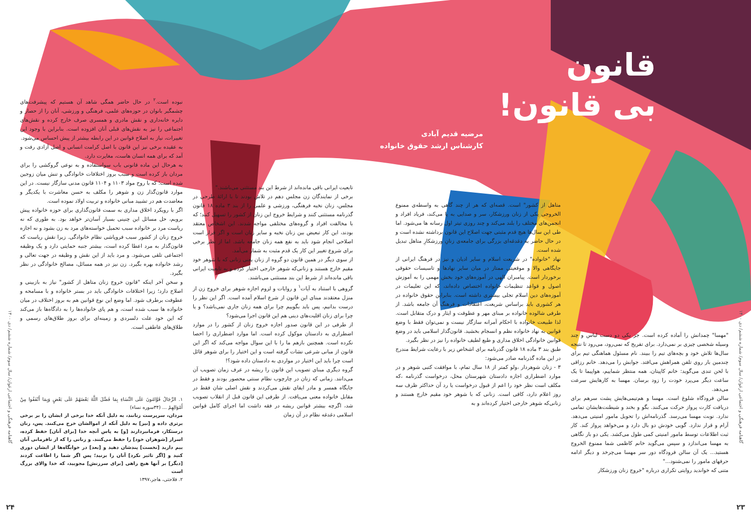قانون
بی قانون!
مرضیه قدیم آبادی
کارشناس ارشد حقوق خانواده
نبوده است.<sup>۲</sup> در حال حاضر همگی شاهد آن هستیم که پیشرفت‌های چشمگیر بانوان در حوزه‌های علمی، فرهنگی و ورزشی، آنان را از حصار و دایره خانه‌داری و نقش مادری و همسری صرف خارج کرده و نقش‌های اجتماعی را نیز به نقش‌های قبلی آنان افزوده است. بنابراین با وجود این تغییرات، نیاز به اصلاح قوانین در این رابطه بیشتر از پیش احساس می‌شود.
به عقیده برخی نیز این قانون با اصل کرامت انسانی و اصل آزادی رفت و آمد که برای همه انسان هاست، مغایرت دارد.
به هرحال این ماده قانونی باب سواستفاده و به نوعی گروکشی را برای مردان باز کرده است و سبب بروز اختلافات خانوادگی و تنش میان زوجین شده است؛ که با روح مواد ۱۱۰۳ و ۱۱۰۴ قانون مدنی سازگار نیست. در این موارد قانون‌گذار زن و شوهر را مکلف به حسن معاشرت با یکدیگر و معاضدت هم در تشیید مبانی خانواده و تربیت اولاد نموده است.
اگر با رویکرد اخلاق مداری به سمت قانون‌گذاری برای حوزه خانواده پیش برویم، حل مسائل این چنینی بسیار آسان‌تر خواهد بود. به طوری که نه ریاست مرد بر خانواده سبب تحمیل خواسته‌های مرد به زن بشود و نه اجازه خروج زنان از کشور سبب فروپاشی نظام خانوادگی. زیرا نقش ریاست که قانون‌گذار به مرد اعطا کرده است، بیشتر جنبه حمایتی دارد و یک وظیفه اجتماعی تلقی می‌شود. و مرد باید از این نقش و وظیفه در جهت تعالی و رشد خانواده بهره بگیرد. زن نیز در همه مسائل، مصالح خانوادگی در نظر بگیرد.
و سخن آخر اینکه "قانون خروج زنان متاهل از کشور" نیاز به بازبینی و اصلاح دارد؛ زیرا اختلافات خانوادگی باید در بستر خانواده و با مسامحه و عطوفت برطرف شود. اما وضع این نوع قوانین هم به بروز اختلاف در میان خانواده ها سبب شده است، و هم پای خانواده‌ها را به دادگاه‌ها باز می‌کند که این خود علت دلسردی و زمینه‌ای برای بروز طلاق‌های رسمی و طلاق‌های عاطفی است.
۱. الرِّجَالُ قَوَّامُونَ عَلَى النِّسَاءِ بِمَا فَضَّلَ اللَّهُ بَعْضَهُمْ عَلَى بَعْضٍ وَبِمَا أَنْفَقُوا مِنْ أَمْوَالِهِمْ ... (۳۴سوره نساء)
مردان، سرپرست زنانند، به دلیل آنکه خدا برخی از ایشان را بر برخی برتری داده و [نیز] به دلیل آنکه از اموالشان خرج می‌کنند. پس، زنان درستکار، فرمانبردارند [و] به پاس آنچه خدا [برای آنان] حفظ کرده، اسرار [شوهران خود] را حفظ می‌کنند. و زنانی را که از نافرمانی آنان بیم دارید [نخست] پندشان دهید و [بعد] در خوابگاه‌ها از ایشان دوری کنید و [اگر تاثیر نکرد] آنان را بزنید؛ پس اگر شما را اطاعت کردند [دیگر] بر آنها هیچ راهی [برای سرزنش] مجویید، که خدا والای بزرگ است
۲. فلاحتی، هاجر،۱۳۹۷
تابعیت ایرانی باقی مانده‌اند از شرط این بند مستثنی می‌باشند."
برخی از نمایندگان زن مجلس دهم در تلاش بودند تا با ارائهٔ طرحی در مجلس، زنان نخبه فرهنگی، ورزشی و علمی را از بند ۳ ماده ۱۸ قانون گذرنامه مستثنی کنند و شرایط خروج این زنان از کشور را تسهیل کنند؛ که با مخالفت افراد و گروه‌های مختلفی مواجه شدند. این اشخاص معتقد بودند، این کار تبعیض بین زنان نخبه و سایر زنان است و اگر قرار است اصلاحی انجام شود باید به نفع همه زنان جامعه باشد. اما از نظر برخی برای شروع تغییر این کار یک قدم مثبت به شمار می‌آمد.
از سوی دیگر در همین قانون دو گروه از زنان یعنی زنانی که با شوهر خود مقیم خارج هستند و زنانی‌که شوهر خارجی اختیار کرده و به تابعیت ایرانی باقی مانده‌اند از شرط این بند مستثنی می‌باشند.
گروهی با استناد به آیات<sup>۱</sup> و روایات و لزوم اجازه شوهر برای خروج زن از منزل معتقدند مبنای این قانون از شرع اسلام آمده است. اگر این نظر را درست بدانیم، پس باید بگوییم چرا برای همه زنان جاری نمی‌باشد؟ و یا چرا برای زنان اقلیت‌های دینی هم این قانون اجرا می‌شود؟
از طرفی در این قانون صدور اجازه خروج زنان از کشور را در موارد اضطراری به دادستان موکول کرده است. اما موارد اضطراری را احصا نکرده است. همچنین بازهم ما را با این سوال مواجه می‌کند که اگر این قانون از مبانی شرعی نشات گرفته است و این اختیار را برای شوهر قائل است چرا باید این اختیار در مواردی به دادستان داده شود؟!
گروه دیگری مبنای تصویب این قانون را ریشه در عرف زمان تصویب آن می‌دانند. زمانی که زنان در چارچوب نظام سنتی محصور بودند و فقط در جایگاه همسر و مادر ایفای نقش می‌کردند و نقش اصلی شان فقط در مقابل خانواده معنی می‌یافت. از طرفی این قانون قبل از انقلاب تصویب شد، اگرچه بیشتر قوانین ریشه در فقه داشت اما اجرای کامل قوانین اسلامی دغدغه نظام در آن زمان
متاهل از کشور" است. قصه‌ای که هر از چند گاهی به واسطه‌ی ممنوع الخروجی یکی از زنان ورزشکار، سر و صدایی به پا می‌کند، فریاد افراد و انجمن‌های مختلف را بلند می‌کند و چند روزی تیتر اول رسانه ها می‌شود. اما طی این سال‌ها هیچ قدم مثبتی جهت اصلاح این قانون برداشته نشده است و در حال حاضر به دغدغه‌ای بزرگی برای جامعه‌ی زنانِ ورزشکارِ متاهل تبدیل شده است.
نهاد "خانواده" در شریعت اسلام و سایر ادیان و نیز در فرهنگ ایرانی از جایگاهی والا و موقعیتی ممتاز در میان سایر نهادها و تاسیسات حقوقی برخوردار است. پیامبران الهی در آموزه‌های خود بخش مهمی را به آموزش اصول و قواعد تنظیمات خانواده اختصاص داده‌اند، که این تعلیمات در آموزه‌های دین اسلام تجلی بیشتری داشته است. بنابراین حقوق خانواده در هر کشوری باید براساس شریعت، اعتقادات و فرهنگ آن جامعه باشد. از طرفی شالوده خانواده بر مبنای مهر و عطوفت و ایثار و درک متقابل است. لذا طبیعت خانواده با احکام آمرانه سازگار نیست و نمی‌توان فقط با وضع قوانین به نهاد خانواده نظم و انسجام بخشید. قانون‌گذار اسلامی باید در وضع قوانین خانوادگی اخلاق مداری و طبع لطیف خانواده را نیز در نظر بگیرد.
طبق بند ۳ ماده ۱۸ قانون گذرنامه برای اشخاص زیر با رعایت شرایط مندرج در این ماده گذرنامه صادر می‌شود:
۳ - زنان شوهردار ،ولو کمتر از ۱۸ سال تمام، با موافقت کتبی شوهر و در موارد اضطراری اجازه دادستان شهرستان محل، درخواست گذرنامه ،که مکلف است نظر خود را اعم از قبول درخواست یا رد آن حداکثر ظرف سه روز اعلام دارد، کافی است. زنانی که با شوهر خود مقیم خارج هستند و زنانی‌که شوهر خارجی اختیار کرده‌اند و به
"مهسا" چمدانش را آماده کرده است. جز یکی دو دست لباس و چند وسیله شخصی چیزی بر نمی‌دارد. برای تفریح که نمی‌رود، می‌رود تا نتیجه سال‌ها تلاش خود و بچه‌های تیم را ببیند. نام مسئول هماهنگی تیم برای چندمین بار روی تلفن همراهش می‌افتد. جوابش را می‌دهد. خانم رزاقی با لحن تندی می‌گوید: خانم کاپیتان، همه منتظر شماییم، هواپیما تا یک ساعت دیگر می‌پرد خودت را زود برسان. مهسا به کارهایش سرعت می‌دهد.
سالن فرودگاه شلوغ است. مهسا و هم‌تیمی‌هایش پشت سرهم برای دریافت کارت پرواز حرکت می‌کنند. بگو و بخند و شیطنت‌هایشان تمامی ندارد. نوبت مهسا می‌رسد. گذرنامه‌اش را تحویل مامور امنیتی می‌دهد. آرام و قرار ندارد. گویی خودش دو بال دارد و می‌خواهد پرواز کند. کار ثبت اطلاعات توسط مامور امنیتی کمی طول می‌کشد. یکی دو بار نگاهی به مهسا می‌اندازد و سپس می‌گوید خانم کاظمی شما ممنوع الخروج هستید... یک آن سالن فرودگاه دور سر مهسا می‌چرخد و دیگر ادامه حرفهای مامور را نمی‌شنود..."
متنی که خواندید روایتی تکراری درباره "خروج زنان ورزشکار
گاهنامه فرهنگی و اجتماعی ارغوان/ سال سوم/ شماره ششم/ دی ۱۴۰۰
گاهنامه فرهنگی و اجتماعی ارغوان/ سال سوم/ شماره ششم/ دی ۱۴۰۰
۲۴ ۲۳